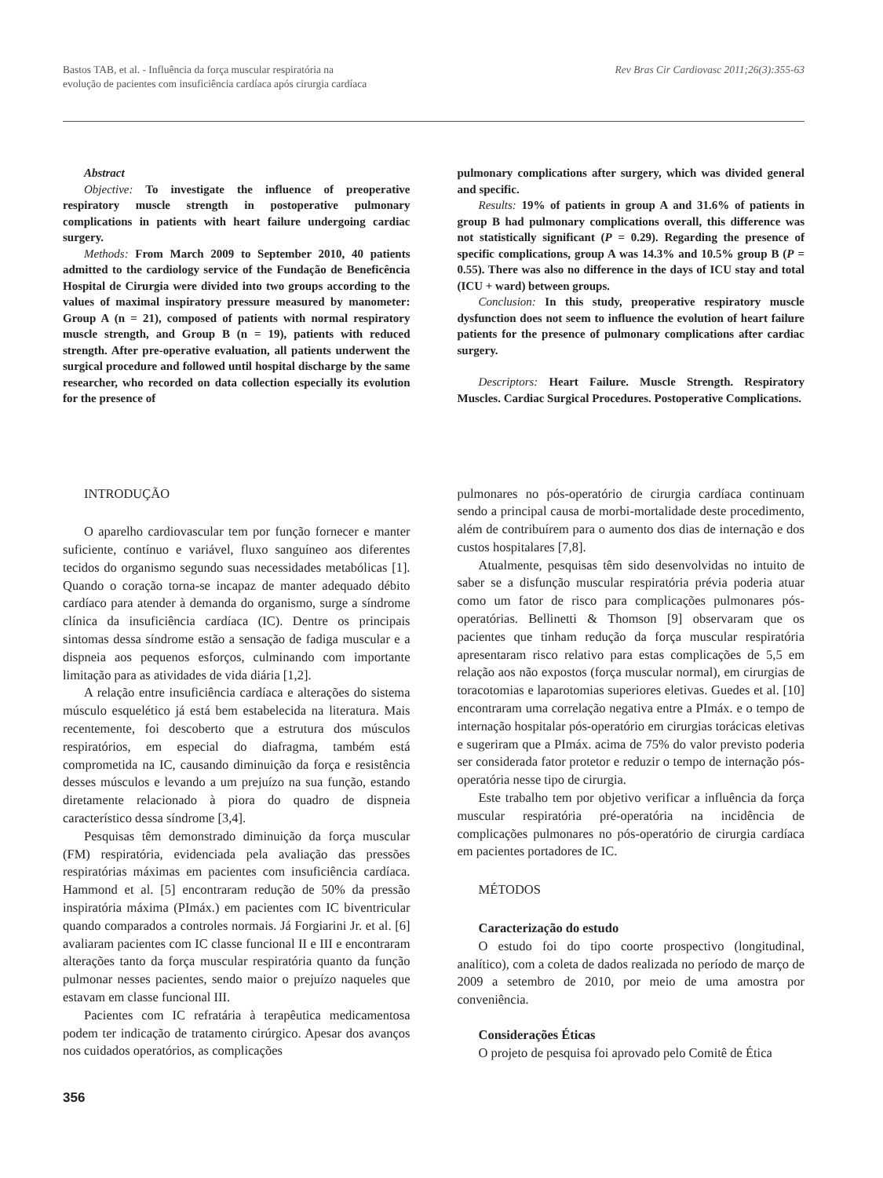Bastos TAB, et al. - Influência da força muscular respiratória na
evolução de pacientes com insuficiência cardíaca após cirurgia cardíaca
Rev Bras Cir Cardiovasc 2011;26(3):355-63
Abstract
Objective: To investigate the influence of preoperative respiratory muscle strength in postoperative pulmonary complications in patients with heart failure undergoing cardiac surgery.
Methods: From March 2009 to September 2010, 40 patients admitted to the cardiology service of the Fundação de Beneficência Hospital de Cirurgia were divided into two groups according to the values of maximal inspiratory pressure measured by manometer: Group A (n = 21), composed of patients with normal respiratory muscle strength, and Group B (n = 19), patients with reduced strength. After pre-operative evaluation, all patients underwent the surgical procedure and followed until hospital discharge by the same researcher, who recorded on data collection especially its evolution for the presence of
pulmonary complications after surgery, which was divided general and specific.
Results: 19% of patients in group A and 31.6% of patients in group B had pulmonary complications overall, this difference was not statistically significant (P = 0.29). Regarding the presence of specific complications, group A was 14.3% and 10.5% group B (P = 0.55). There was also no difference in the days of ICU stay and total (ICU + ward) between groups.
Conclusion: In this study, preoperative respiratory muscle dysfunction does not seem to influence the evolution of heart failure patients for the presence of pulmonary complications after cardiac surgery.
Descriptors: Heart Failure. Muscle Strength. Respiratory Muscles. Cardiac Surgical Procedures. Postoperative Complications.
INTRODUÇÃO
O aparelho cardiovascular tem por função fornecer e manter suficiente, contínuo e variável, fluxo sanguíneo aos diferentes tecidos do organismo segundo suas necessidades metabólicas [1]. Quando o coração torna-se incapaz de manter adequado débito cardíaco para atender à demanda do organismo, surge a síndrome clínica da insuficiência cardíaca (IC). Dentre os principais sintomas dessa síndrome estão a sensação de fadiga muscular e a dispneia aos pequenos esforços, culminando com importante limitação para as atividades de vida diária [1,2].
A relação entre insuficiência cardíaca e alterações do sistema músculo esquelético já está bem estabelecida na literatura. Mais recentemente, foi descoberto que a estrutura dos músculos respiratórios, em especial do diafragma, também está comprometida na IC, causando diminuição da força e resistência desses músculos e levando a um prejuízo na sua função, estando diretamente relacionado à piora do quadro de dispneia característico dessa síndrome [3,4].
Pesquisas têm demonstrado diminuição da força muscular (FM) respiratória, evidenciada pela avaliação das pressões respiratórias máximas em pacientes com insuficiência cardíaca. Hammond et al. [5] encontraram redução de 50% da pressão inspiratória máxima (PImáx.) em pacientes com IC biventricular quando comparados a controles normais. Já Forgiarini Jr. et al. [6] avaliaram pacientes com IC classe funcional II e III e encontraram alterações tanto da força muscular respiratória quanto da função pulmonar nesses pacientes, sendo maior o prejuízo naqueles que estavam em classe funcional III.
Pacientes com IC refratária à terapêutica medicamentosa podem ter indicação de tratamento cirúrgico. Apesar dos avanços nos cuidados operatórios, as complicações
pulmonares no pós-operatório de cirurgia cardíaca continuam sendo a principal causa de morbi-mortalidade deste procedimento, além de contribuírem para o aumento dos dias de internação e dos custos hospitalares [7,8].
Atualmente, pesquisas têm sido desenvolvidas no intuito de saber se a disfunção muscular respiratória prévia poderia atuar como um fator de risco para complicações pulmonares pós-operatórias. Bellinetti & Thomson [9] observaram que os pacientes que tinham redução da força muscular respiratória apresentaram risco relativo para estas complicações de 5,5 em relação aos não expostos (força muscular normal), em cirurgias de toracotomias e laparotomias superiores eletivas. Guedes et al. [10] encontraram uma correlação negativa entre a PImáx. e o tempo de internação hospitalar pós-operatório em cirurgias torácicas eletivas e sugeriram que a PImáx. acima de 75% do valor previsto poderia ser considerada fator protetor e reduzir o tempo de internação pós-operatória nesse tipo de cirurgia.
Este trabalho tem por objetivo verificar a influência da força muscular respiratória pré-operatória na incidência de complicações pulmonares no pós-operatório de cirurgia cardíaca em pacientes portadores de IC.
MÉTODOS
Caracterização do estudo
O estudo foi do tipo coorte prospectivo (longitudinal, analítico), com a coleta de dados realizada no período de março de 2009 a setembro de 2010, por meio de uma amostra por conveniência.
Considerações Éticas
O projeto de pesquisa foi aprovado pelo Comitê de Ética
356